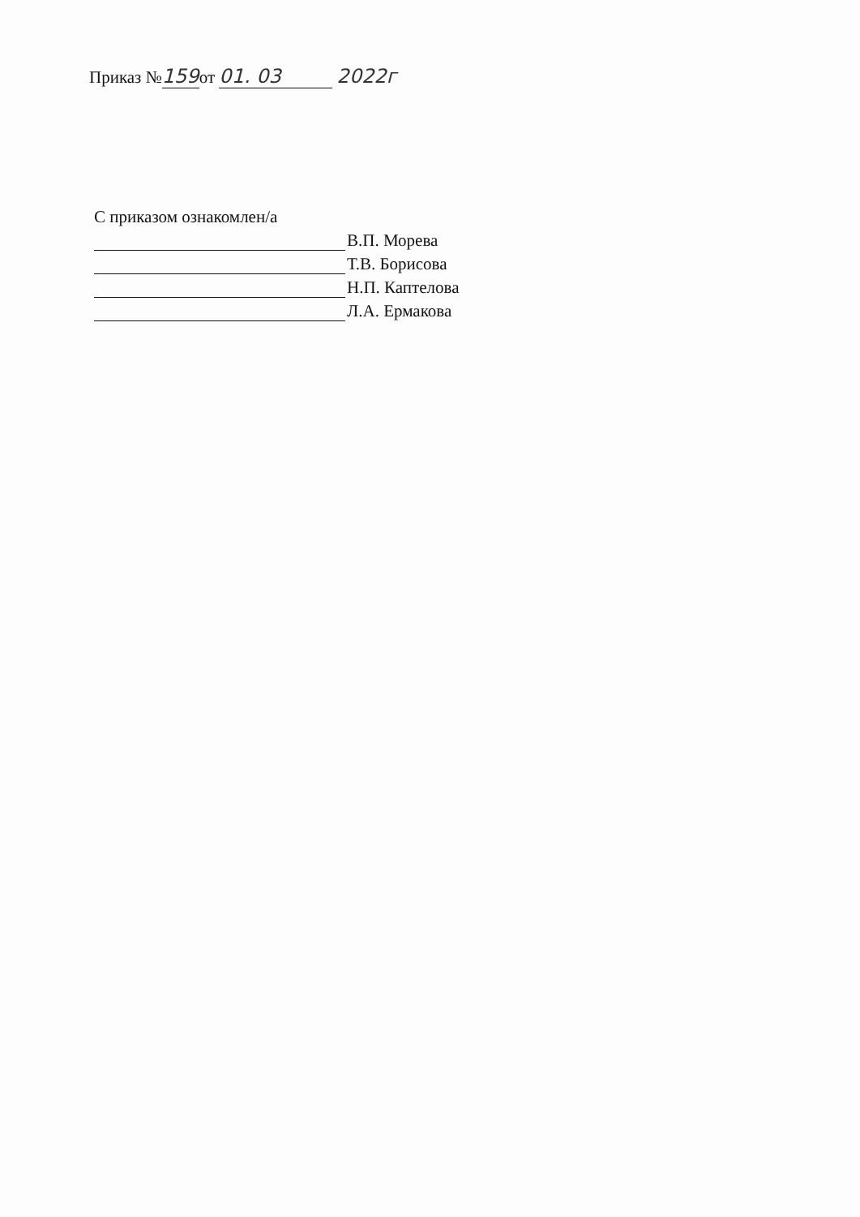Приказ № 159 от 01. 03 2022г
С приказом ознакомлен/а
В.П. Морева
Т.В. Борисова
Н.П. Каптелова
Л.А. Ермакова